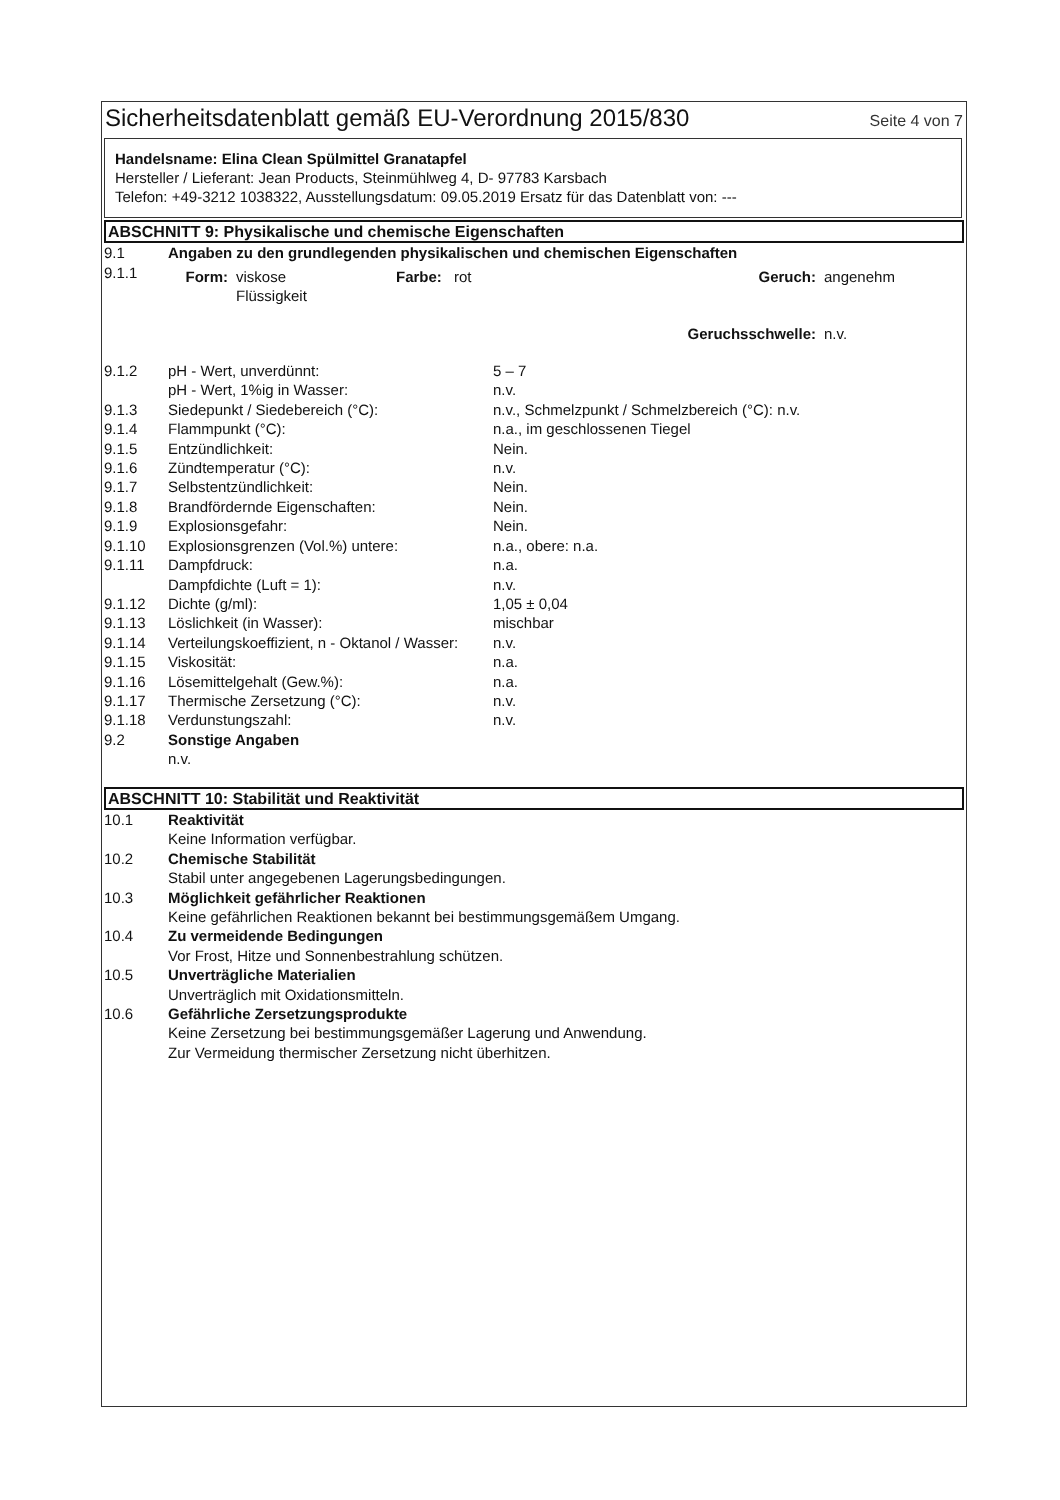Sicherheitsdatenblatt gemäß EU-Verordnung 2015/830
Seite 4 von 7
Handelsname: Elina Clean Spülmittel Granatapfel
Hersteller / Lieferant: Jean Products, Steinmühlweg 4, D- 97783 Karsbach
Telefon: +49-3212 1038322, Ausstellungsdatum: 09.05.2019 Ersatz für das Datenblatt von: ---
ABSCHNITT 9: Physikalische und chemische Eigenschaften
| 9.1 | Angaben zu den grundlegenden physikalischen und chemischen Eigenschaften | |
| 9.1.1 | / Form: / viskose Flüssigkeit / Farbe: / rot / Geruch: / angenehm / / Geruchsschwelle: / / / / / n.v. / | |
| 9.1.2 | pH - Wert, unverdünnt: | 5 – 7 |
| | pH - Wert, 1%ig in Wasser: | n.v. |
| 9.1.3 | Siedepunkt / Siedebereich (°C): | n.v., Schmelzpunkt / Schmelzbereich (°C): n.v. |
| 9.1.4 | Flammpunkt (°C): | n.a., im geschlossenen Tiegel |
| 9.1.5 | Entzündlichkeit: | Nein. |
| 9.1.6 | Zündtemperatur (°C): | n.v. |
| 9.1.7 | Selbstentzündlichkeit: | Nein. |
| 9.1.8 | Brandfördernde Eigenschaften: | Nein. |
| 9.1.9 | Explosionsgefahr: | Nein. |
| 9.1.10 | Explosionsgrenzen (Vol.%) untere: | n.a., obere: n.a. |
| 9.1.11 | Dampfdruck: | n.a. |
| | Dampfdichte (Luft = 1): | n.v. |
| 9.1.12 | Dichte (g/ml): | 1,05 ± 0,04 |
| 9.1.13 | Löslichkeit (in Wasser): | mischbar |
| 9.1.14 | Verteilungskoeffizient, n - Oktanol / Wasser: | n.v. |
| 9.1.15 | Viskosität: | n.a. |
| 9.1.16 | Lösemittelgehalt (Gew.%): | n.a. |
| 9.1.17 | Thermische Zersetzung (°C): | n.v. |
| 9.1.18 | Verdunstungszahl: | n.v. |
| 9.2 | Sonstige Angaben n.v. | |
ABSCHNITT 10: Stabilität und Reaktivität
| 10.1 | Reaktivität Keine Information verfügbar. |
| 10.2 | Chemische Stabilität Stabil unter angegebenen Lagerungsbedingungen. |
| 10.3 | Möglichkeit gefährlicher Reaktionen Keine gefährlichen Reaktionen bekannt bei bestimmungsgemäßem Umgang. |
| 10.4 | Zu vermeidende Bedingungen Vor Frost, Hitze und Sonnenbestrahlung schützen. |
| 10.5 | Unverträgliche Materialien Unverträglich mit Oxidationsmitteln. |
| 10.6 | Gefährliche Zersetzungsprodukte Keine Zersetzung bei bestimmungsgemäßer Lagerung und Anwendung. Zur Vermeidung thermischer Zersetzung nicht überhitzen. |